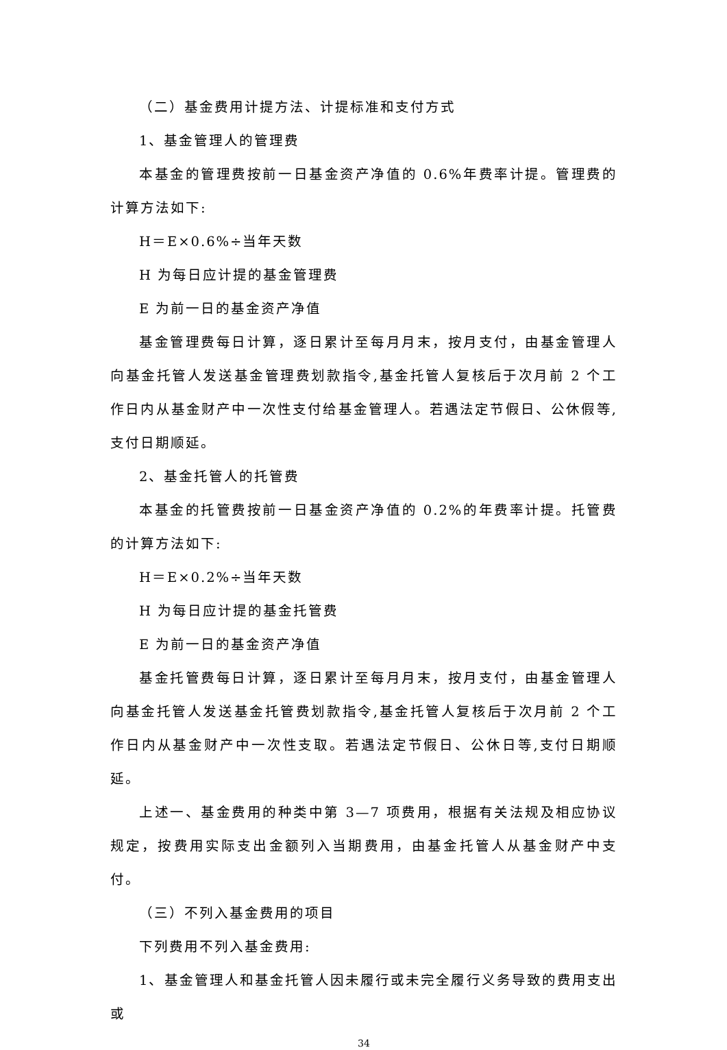（二）基金费用计提方法、计提标准和支付方式
1、基金管理人的管理费
本基金的管理费按前一日基金资产净值的 0.6%年费率计提。管理费的计算方法如下:
H＝E×0.6%÷当年天数
H 为每日应计提的基金管理费
E 为前一日的基金资产净值
基金管理费每日计算，逐日累计至每月月末，按月支付，由基金管理人向基金托管人发送基金管理费划款指令,基金托管人复核后于次月前 2 个工作日内从基金财产中一次性支付给基金管理人。若遇法定节假日、公休假等,支付日期顺延。
2、基金托管人的托管费
本基金的托管费按前一日基金资产净值的 0.2%的年费率计提。托管费的计算方法如下:
H＝E×0.2%÷当年天数
H 为每日应计提的基金托管费
E 为前一日的基金资产净值
基金托管费每日计算，逐日累计至每月月末，按月支付，由基金管理人向基金托管人发送基金托管费划款指令,基金托管人复核后于次月前 2 个工作日内从基金财产中一次性支取。若遇法定节假日、公休日等,支付日期顺延。
上述一、基金费用的种类中第 3—7 项费用，根据有关法规及相应协议规定，按费用实际支出金额列入当期费用，由基金托管人从基金财产中支付。
（三）不列入基金费用的项目
下列费用不列入基金费用:
1、基金管理人和基金托管人因未履行或未完全履行义务导致的费用支出或
34